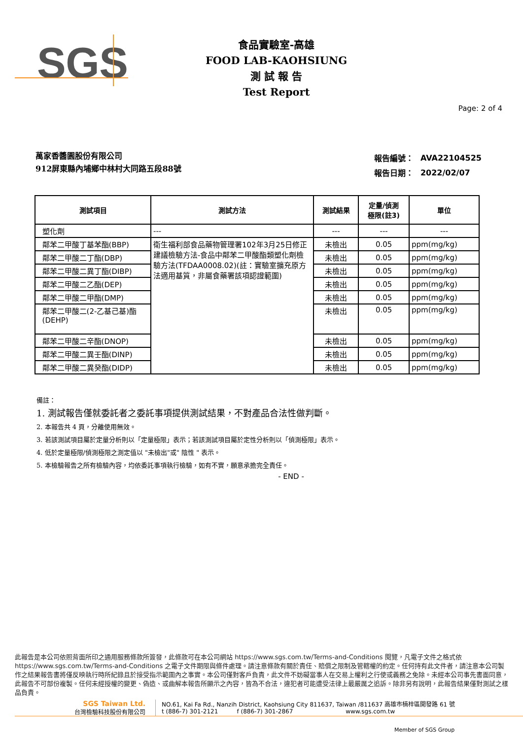SGS
食品實驗室-高雄
FOOD LAB-KAOHSIUNG
測 試 報 告
Test Report
Page: 2 of 4
萬家香醬園股份有限公司
912屏東縣內埔鄉中林村大同路五段88號
| 報告編號： | AVA22104525 |
| 報告日期： | 2022/02/07 |
| 測試項目 | 測試方法 | 測試結果 | 定量/偵測 極限(註3) | 單位 |
| --- | --- | --- | --- | --- |
| 塑化劑 | --- | --- | --- | --- |
| 鄰苯二甲酸丁基苯酯(BBP) | 衛生福利部食品藥物管理署102年3月25日修正建議檢驗方法-食品中鄰苯二甲酸酯類塑化劑檢驗方法(TFDAA0008.02)(註：實驗室擴充原方法適用基質，非屬食藥署該項認證範圍) | 未檢出 | 0.05 | ppm(mg/kg) |
| 鄰苯二甲酸二丁酯(DBP) | | 未檢出 | 0.05 | ppm(mg/kg) |
| 鄰苯二甲酸二異丁酯(DIBP) | | 未檢出 | 0.05 | ppm(mg/kg) |
| 鄰苯二甲酸二乙酯(DEP) | | 未檢出 | 0.05 | ppm(mg/kg) |
| 鄰苯二甲酸二甲酯(DMP) | | 未檢出 | 0.05 | ppm(mg/kg) |
| 鄰苯二甲酸二(2-乙基己基)酯 (DEHP) | | 未檢出 | 0.05 | ppm(mg/kg) |
| 鄰苯二甲酸二辛酯(DNOP) | | 未檢出 | 0.05 | ppm(mg/kg) |
| 鄰苯二甲酸二異壬酯(DINP) | | 未檢出 | 0.05 | ppm(mg/kg) |
| 鄰苯二甲酸二異癸酯(DIDP) | | 未檢出 | 0.05 | ppm(mg/kg) |
備註：
1. 測試報告僅就委託者之委託事項提供測試結果，不對產品合法性做判斷。
2. 本報告共 4 頁，分離使用無效。
3. 若該測試項目屬於定量分析則以「定量極限」表示；若該測試項目屬於定性分析則以「偵測極限」表示。
4. 低於定量極限/偵測極限之測定值以 "未檢出"或" 陰性 " 表示。
5. 本檢驗報告之所有檢驗內容，均依委託事項執行檢驗，如有不實，願意承擔完全責任。
- END -
此報告是本公司依照背面所印之通用服務條款所簽發，此條款可在本公司網站 https://www.sgs.com.tw/Terms-and-Conditions 閱覽，凡電子文件之格式依https://www.sgs.com.tw/Terms-and-Conditions 之電子文件期限與條件處理。請注意條款有關於責任、賠償之限制及管轄權的約定。任何持有此文件者，請注意本公司製作之結果報告書將僅反映執行時所紀錄且於接受指示範圍內之事實。本公司僅對客戶負責，此文件不妨礙當事人在交易上權利之行使或義務之免除。未經本公司事先書面同意，此報告不可部份複製。任何未經授權的變更、偽造、或曲解本報告所顯示之內容，皆為不合法，違犯者可能遭受法律上最嚴厲之追訴。除非另有說明，此報告結果僅對測試之樣品負責。
SGS Taiwan Ltd.
台灣檢驗科技股份有限公司
NO.61, Kai Fa Rd., Nanzih District, Kaohsiung City 811637, Taiwan /811637 高雄市楠梓區開發路 61 號
t (886-7) 301-2121 f (886-7) 301-2867 www.sgs.com.tw
Member of SGS Group